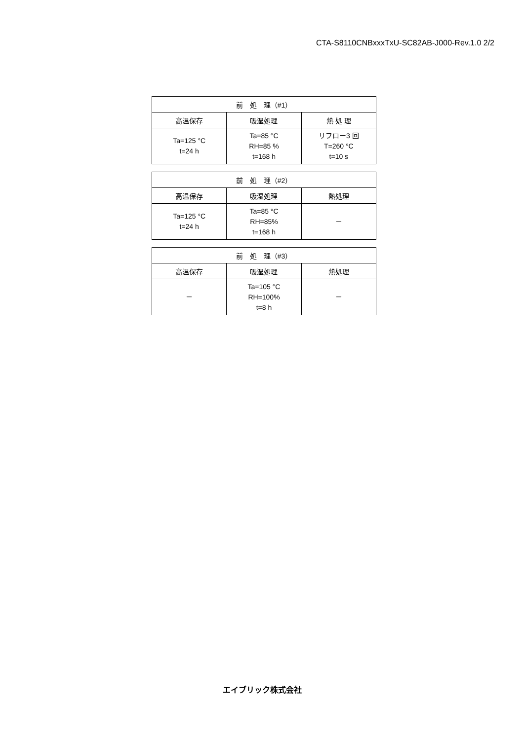CTA-S8110CNBxxxTxU-SC82AB-J000-Rev.1.0 2/2
| 前 処 理（#1） | | |
| --- | --- | --- |
| 高温保存 | 吸湿処理 | 熱 処 理 |
| Ta=125 °C t=24 h | Ta=85 °C RH=85 % t=168 h | リフロー3 回 T=260 °C t=10 s |
| 前 処 理（#2） | | |
| --- | --- | --- |
| 高温保存 | 吸湿処理 | 熱処理 |
| Ta=125 °C t=24 h | Ta=85 °C RH=85% t=168 h | － |
| 前 処 理（#3） | | |
| --- | --- | --- |
| 高温保存 | 吸湿処理 | 熱処理 |
| － | Ta=105 °C RH=100% t=8 h | － |
エイブリック株式会社